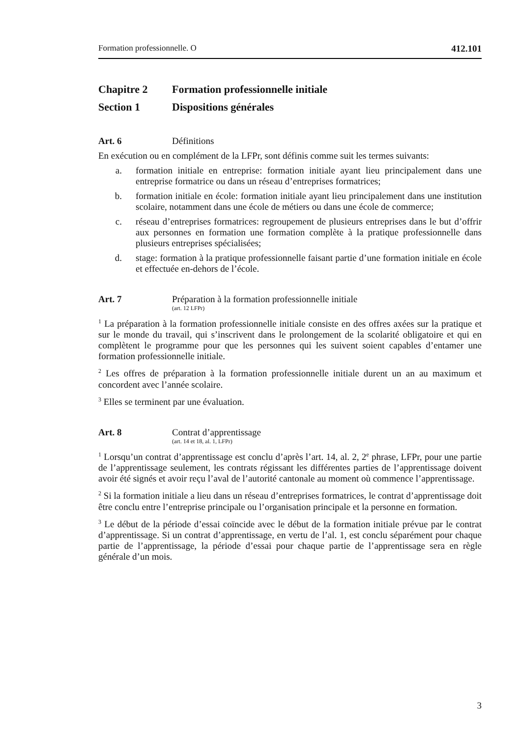Formation professionnelle. O 412.101
Chapitre 2 Formation professionnelle initiale
Section 1 Dispositions générales
Art. 6 Définitions
En exécution ou en complément de la LFPr, sont définis comme suit les termes suivants:
a. formation initiale en entreprise: formation initiale ayant lieu principalement dans une entreprise formatrice ou dans un réseau d’entreprises formatrices;
b. formation initiale en école: formation initiale ayant lieu principalement dans une institution scolaire, notamment dans une école de métiers ou dans une école de commerce;
c. réseau d’entreprises formatrices: regroupement de plusieurs entreprises dans le but d’offrir aux personnes en formation une formation complète à la pratique professionnelle dans plusieurs entreprises spécialisées;
d. stage: formation à la pratique professionnelle faisant partie d’une formation initiale en école et effectuée en-dehors de l’école.
Art. 7 Préparation à la formation professionnelle initiale
(art. 12 LFPr)
<sup>1</sup> La préparation à la formation professionnelle initiale consiste en des offres axées sur la pratique et sur le monde du travail, qui s’inscrivent dans le prolongement de la scolarité obligatoire et qui en complètent le programme pour que les personnes qui les suivent soient capables d’entamer une formation professionnelle initiale.
<sup>2</sup> Les offres de préparation à la formation professionnelle initiale durent un an au maximum et concordent avec l’année scolaire.
<sup>3</sup> Elles se terminent par une évaluation.
Art. 8 Contrat d’apprentissage
(art. 14 et 18, al. 1, LFPr)
<sup>1</sup> Lorsqu’un contrat d’apprentissage est conclu d’après l’art. 14, al. 2, 2<sup>e</sup> phrase, LFPr, pour une partie de l’apprentissage seulement, les contrats régissant les différentes parties de l’apprentissage doivent avoir été signés et avoir reçu l’aval de l’autorité cantonale au moment où commence l’apprentissage.
<sup>2</sup> Si la formation initiale a lieu dans un réseau d’entreprises formatrices, le contrat d’apprentissage doit être conclu entre l’entreprise principale ou l’organisation principale et la personne en formation.
<sup>3</sup> Le début de la période d’essai coïncide avec le début de la formation initiale prévue par le contrat d’apprentissage. Si un contrat d’apprentissage, en vertu de l’al. 1, est conclu séparément pour chaque partie de l’apprentissage, la période d’essai pour chaque partie de l’apprentissage sera en règle générale d’un mois.
3